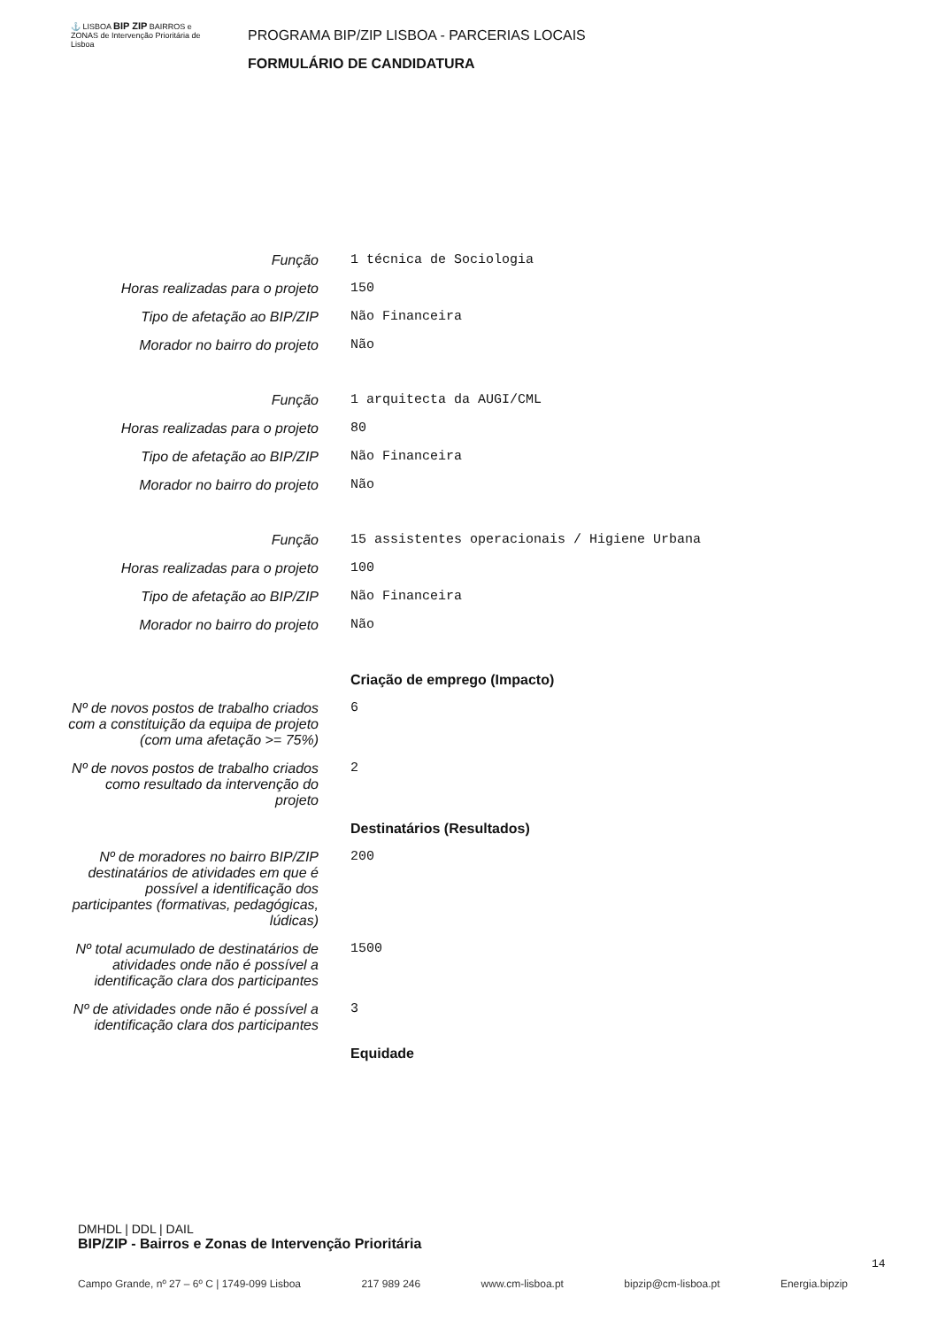⚓ LISBOA BIP ZIP BAIRROS e ZONAS de Intervenção Prioritária de Lisboa
PROGRAMA BIP/ZIP LISBOA - PARCERIAS LOCAIS
FORMULÁRIO DE CANDIDATURA
Função 1 técnica de Sociologia
Horas realizadas para o projeto
150
Tipo de afetação ao BIP/ZIP Não Financeira
Morador no bairro do projeto Não
Função 1 arquitecta da AUGI/CML
Horas realizadas para o projeto
80
Tipo de afetação ao BIP/ZIP Não Financeira
Morador no bairro do projeto Não
Função 15 assistentes operacionais / Higiene Urbana
Horas realizadas para o projeto
100
Tipo de afetação ao BIP/ZIP Não Financeira
Morador no bairro do projeto Não
Criação de emprego (Impacto)
Nº de novos postos de trabalho criados com a constituição da equipa de projeto (com uma afetação >= 75%)
6
Nº de novos postos de trabalho criados como resultado da intervenção do projeto
2
Destinatários (Resultados)
Nº de moradores no bairro BIP/ZIP destinatários de atividades em que é possível a identificação dos participantes (formativas, pedagógicas, lúdicas)
200
Nº total acumulado de destinatários de atividades onde não é possível a identificação clara dos participantes
1500
Nº de atividades onde não é possível a identificação clara dos participantes
3
Equidade
DMHDL | DDL | DAIL
BIP/ZIP - Bairros e Zonas de Intervenção Prioritária
14
Campo Grande, nº 27 – 6º C | 1749-099 Lisboa 217 989 246 www.cm-lisboa.pt bipzip@cm-lisboa.pt Energia.bipzip